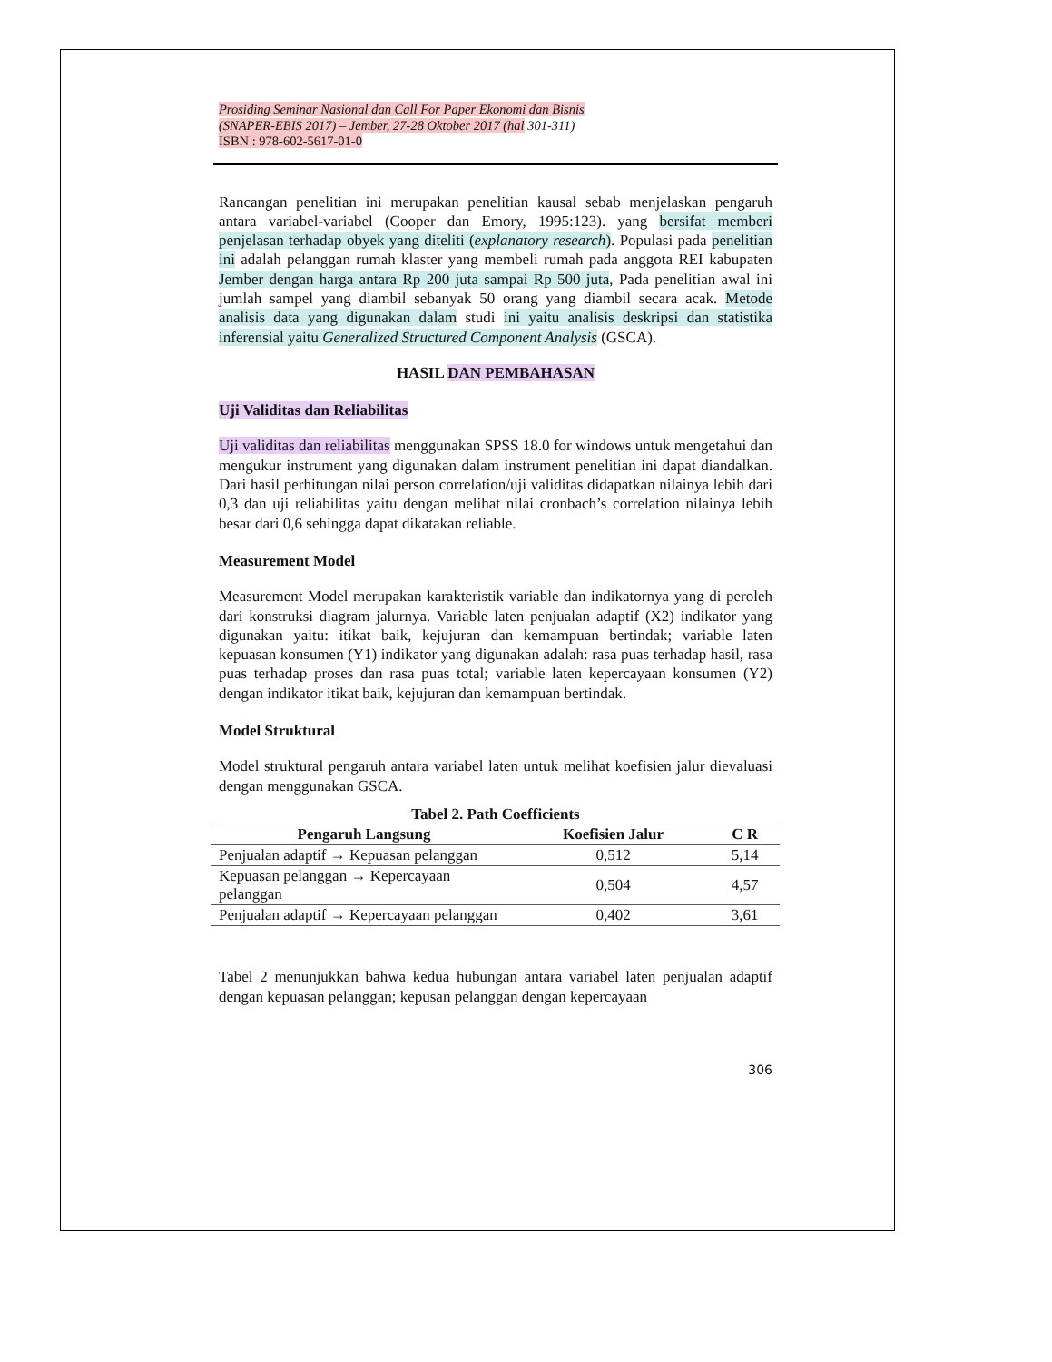Prosiding Seminar Nasional dan Call For Paper Ekonomi dan Bisnis
(SNAPER-EBIS 2017) – Jember, 27-28 Oktober 2017 (hal 301-311)
ISBN : 978-602-5617-01-0
Rancangan penelitian ini merupakan penelitian kausal sebab menjelaskan pengaruh antara variabel-variabel (Cooper dan Emory, 1995:123). yang bersifat memberi penjelasan terhadap obyek yang diteliti (explanatory research). Populasi pada penelitian ini adalah pelanggan rumah klaster yang membeli rumah pada anggota REI kabupaten Jember dengan harga antara Rp 200 juta sampai Rp 500 juta, Pada penelitian awal ini jumlah sampel yang diambil sebanyak 50 orang yang diambil secara acak. Metode analisis data yang digunakan dalam studi ini yaitu analisis deskripsi dan statistika inferensial yaitu Generalized Structured Component Analysis (GSCA).
HASIL DAN PEMBAHASAN
Uji Validitas dan Reliabilitas
Uji validitas dan reliabilitas menggunakan SPSS 18.0 for windows untuk mengetahui dan mengukur instrument yang digunakan dalam instrument penelitian ini dapat diandalkan. Dari hasil perhitungan nilai person correlation/uji validitas didapatkan nilainya lebih dari 0,3 dan uji reliabilitas yaitu dengan melihat nilai cronbach’s correlation nilainya lebih besar dari 0,6 sehingga dapat dikatakan reliable.
Measurement Model
Measurement Model merupakan karakteristik variable dan indikatornya yang di peroleh dari konstruksi diagram jalurnya. Variable laten penjualan adaptif (X2) indikator yang digunakan yaitu: itikat baik, kejujuran dan kemampuan bertindak; variable laten kepuasan konsumen (Y1) indikator yang digunakan adalah: rasa puas terhadap hasil, rasa puas terhadap proses dan rasa puas total; variable laten kepercayaan konsumen (Y2) dengan indikator itikat baik, kejujuran dan kemampuan bertindak.
Model Struktural
Model struktural pengaruh antara variabel laten untuk melihat koefisien jalur dievaluasi dengan menggunakan GSCA.
Tabel 2. Path Coefficients
| Pengaruh Langsung | Koefisien Jalur | C R |
| --- | --- | --- |
| Penjualan adaptif → Kepuasan pelanggan | 0,512 | 5,14 |
| Kepuasan pelanggan → Kepercayaan pelanggan | 0,504 | 4,57 |
| Penjualan adaptif → Kepercayaan pelanggan | 0,402 | 3,61 |
Tabel 2 menunjukkan bahwa kedua hubungan antara variabel laten penjualan adaptif dengan kepuasan pelanggan; kepusan pelanggan dengan kepercayaan
306